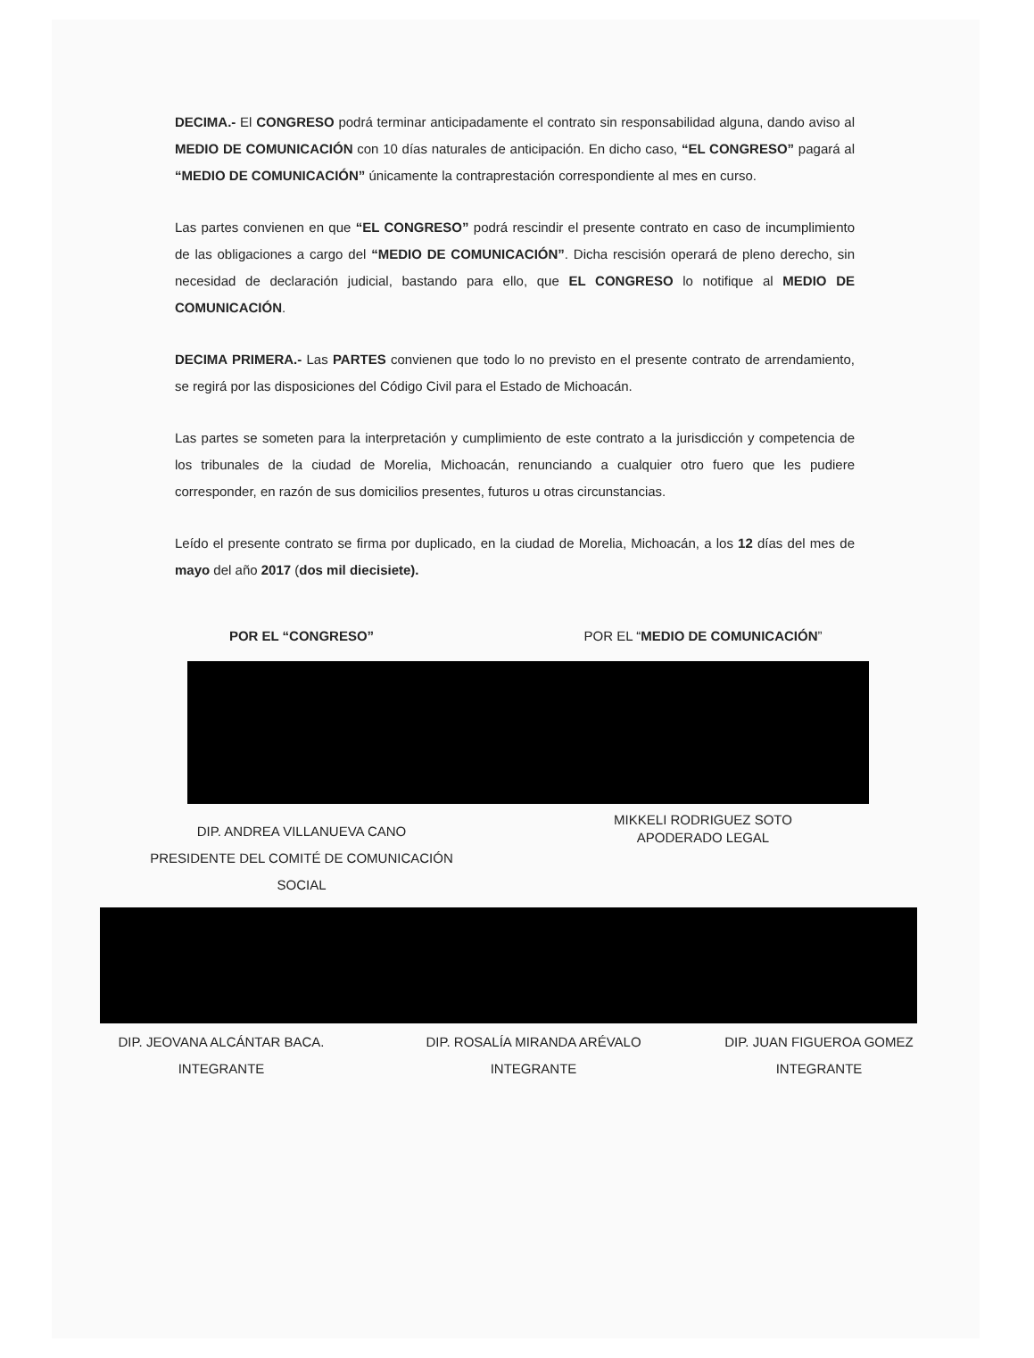DECIMA.- El CONGRESO podrá terminar anticipadamente el contrato sin responsabilidad alguna, dando aviso al MEDIO DE COMUNICACIÓN con 10 días naturales de anticipación. En dicho caso, “EL CONGRESO” pagará al “MEDIO DE COMUNICACIÓN” únicamente la contraprestación correspondiente al mes en curso.
Las partes convienen en que “EL CONGRESO” podrá rescindir el presente contrato en caso de incumplimiento de las obligaciones a cargo del “MEDIO DE COMUNICACIÓN”. Dicha rescisión operará de pleno derecho, sin necesidad de declaración judicial, bastando para ello, que EL CONGRESO lo notifique al MEDIO DE COMUNICACIÓN.
DECIMA PRIMERA.- Las PARTES convienen que todo lo no previsto en el presente contrato de arrendamiento, se regirá por las disposiciones del Código Civil para el Estado de Michoacán.
Las partes se someten para la interpretación y cumplimiento de este contrato a la jurisdicción y competencia de los tribunales de la ciudad de Morelia, Michoacán, renunciando a cualquier otro fuero que les pudiere corresponder, en razón de sus domicilios presentes, futuros u otras circunstancias.
Leído el presente contrato se firma por duplicado, en la ciudad de Morelia, Michoacán, a los 12 días del mes de mayo del año 2017 (dos mil diecisiete).
POR EL “CONGRESO” POR EL “MEDIO DE COMUNICACIÓN”
DIP. ANDREA VILLANUEVA CANO
PRESIDENTE DEL COMITÉ DE COMUNICACIÓN
SOCIAL
MIKKELI RODRIGUEZ SOTO
APODERADO LEGAL
DIP. JEOVANA ALCÁNTAR BACA.
INTEGRANTE
DIP. ROSALÍA MIRANDA ARÉVALO
INTEGRANTE
DIP. JUAN FIGUEROA GOMEZ
INTEGRANTE